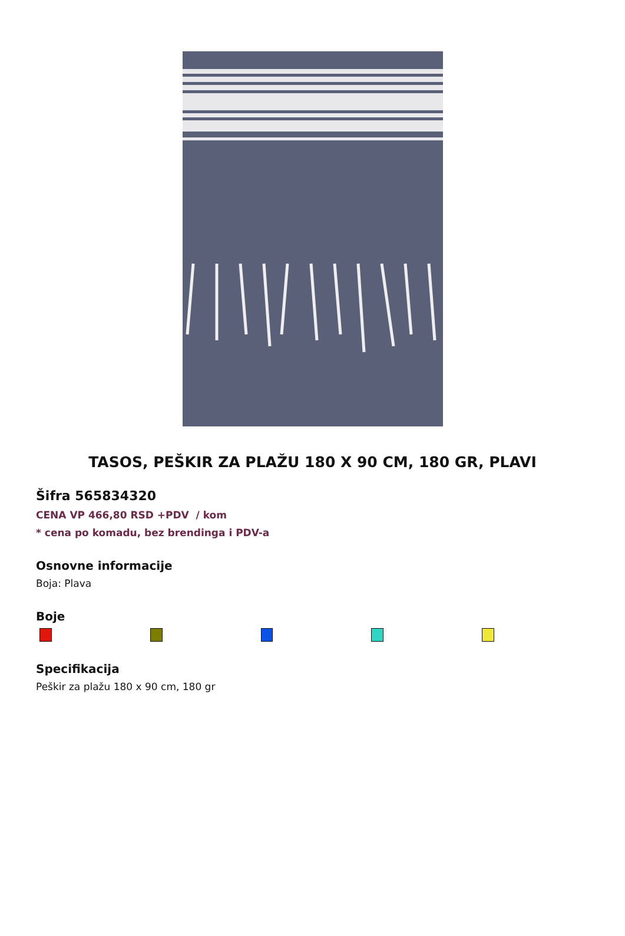TASOS, PEŠKIR ZA PLAŽU 180 X 90 CM, 180 GR, PLAVI
Šifra 565834320
CENA VP 466,80 RSD +PDV / kom
* cena po komadu, bez brendinga i PDV-a
Osnovne informacije
Boja: Plava
Boje
Specifikacija
Peškir za plažu 180 x 90 cm, 180 gr